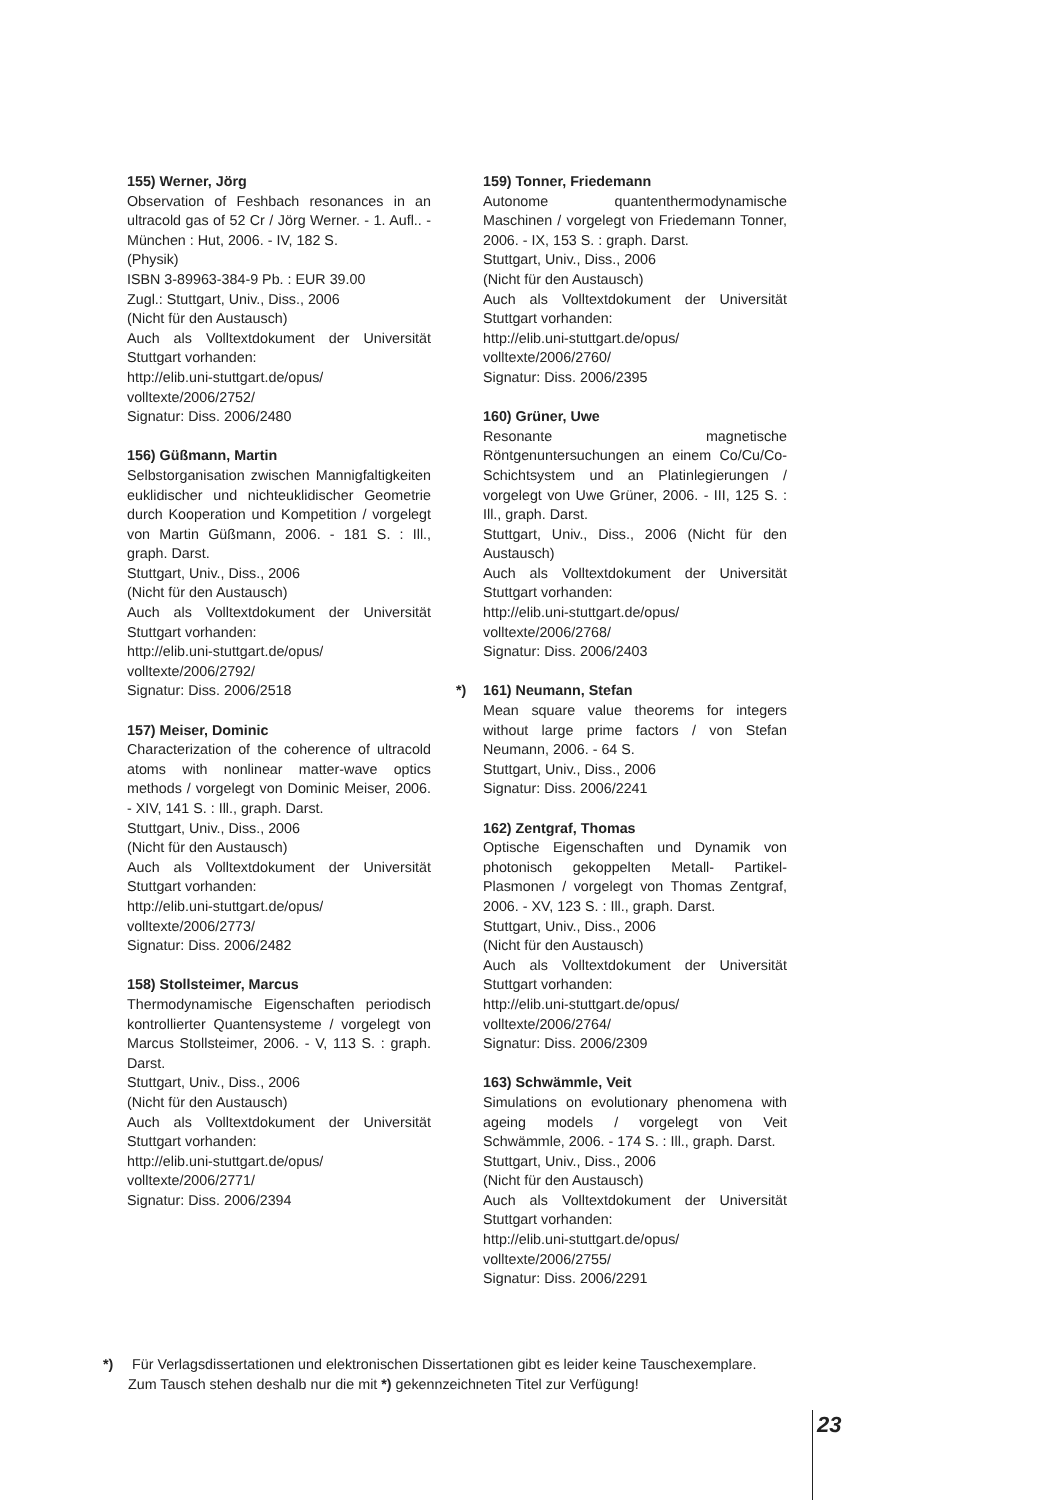155) Werner, Jörg
Observation of Feshbach resonances in an ultracold gas of 52 Cr / Jörg Werner. - 1. Aufl.. - München : Hut, 2006. - IV, 182 S.
(Physik)
ISBN 3-89963-384-9 Pb. : EUR 39.00
Zugl.: Stuttgart, Univ., Diss., 2006
(Nicht für den Austausch)
Auch als Volltextdokument der Universität Stuttgart vorhanden:
http://elib.uni-stuttgart.de/opus/
volltexte/2006/2752/
Signatur: Diss. 2006/2480
156) Güßmann, Martin
Selbstorganisation zwischen Mannigfaltigkeiten euklidischer und nichteuklidischer Geometrie durch Kooperation und Kompetition / vorgelegt von Martin Güßmann, 2006. - 181 S. : Ill., graph. Darst.
Stuttgart, Univ., Diss., 2006
(Nicht für den Austausch)
Auch als Volltextdokument der Universität Stuttgart vorhanden:
http://elib.uni-stuttgart.de/opus/
volltexte/2006/2792/
Signatur: Diss. 2006/2518
157) Meiser, Dominic
Characterization of the coherence of ultracold atoms with nonlinear matter-wave optics methods / vorgelegt von Dominic Meiser, 2006. - XIV, 141 S. : Ill., graph. Darst.
Stuttgart, Univ., Diss., 2006
(Nicht für den Austausch)
Auch als Volltextdokument der Universität Stuttgart vorhanden:
http://elib.uni-stuttgart.de/opus/
volltexte/2006/2773/
Signatur: Diss. 2006/2482
158) Stollsteimer, Marcus
Thermodynamische Eigenschaften periodisch kontrollierter Quantensysteme / vorgelegt von Marcus Stollsteimer, 2006. - V, 113 S. : graph. Darst.
Stuttgart, Univ., Diss., 2006
(Nicht für den Austausch)
Auch als Volltextdokument der Universität Stuttgart vorhanden:
http://elib.uni-stuttgart.de/opus/
volltexte/2006/2771/
Signatur: Diss. 2006/2394
159) Tonner, Friedemann
Autonome quantenthermodynamische Maschinen / vorgelegt von Friedemann Tonner, 2006. - IX, 153 S. : graph. Darst.
Stuttgart, Univ., Diss., 2006
(Nicht für den Austausch)
Auch als Volltextdokument der Universität Stuttgart vorhanden:
http://elib.uni-stuttgart.de/opus/
volltexte/2006/2760/
Signatur: Diss. 2006/2395
160) Grüner, Uwe
Resonante magnetische Röntgenuntersuchungen an einem Co/Cu/Co- Schichtsystem und an Platinlegierungen / vorgelegt von Uwe Grüner, 2006. - III, 125 S. : Ill., graph. Darst.
Stuttgart, Univ., Diss., 2006 (Nicht für den Austausch)
Auch als Volltextdokument der Universität Stuttgart vorhanden:
http://elib.uni-stuttgart.de/opus/
volltexte/2006/2768/
Signatur: Diss. 2006/2403
*) 161) Neumann, Stefan
Mean square value theorems for integers without large prime factors / von Stefan Neumann, 2006. - 64 S.
Stuttgart, Univ., Diss., 2006
Signatur: Diss. 2006/2241
162) Zentgraf, Thomas
Optische Eigenschaften und Dynamik von photonisch gekoppelten Metall- Partikel-Plasmonen / vorgelegt von Thomas Zentgraf, 2006. - XV, 123 S. : Ill., graph. Darst.
Stuttgart, Univ., Diss., 2006
(Nicht für den Austausch)
Auch als Volltextdokument der Universität Stuttgart vorhanden:
http://elib.uni-stuttgart.de/opus/
volltexte/2006/2764/
Signatur: Diss. 2006/2309
163) Schwämmle, Veit
Simulations on evolutionary phenomena with ageing models / vorgelegt von Veit Schwämmle, 2006. - 174 S. : Ill., graph. Darst.
Stuttgart, Univ., Diss., 2006
(Nicht für den Austausch)
Auch als Volltextdokument der Universität Stuttgart vorhanden:
http://elib.uni-stuttgart.de/opus/
volltexte/2006/2755/
Signatur: Diss. 2006/2291
*) Für Verlagsdissertationen und elektronischen Dissertationen gibt es leider keine Tauschexemplare.
Zum Tausch stehen deshalb nur die mit *) gekennzeichneten Titel zur Verfügung!
23